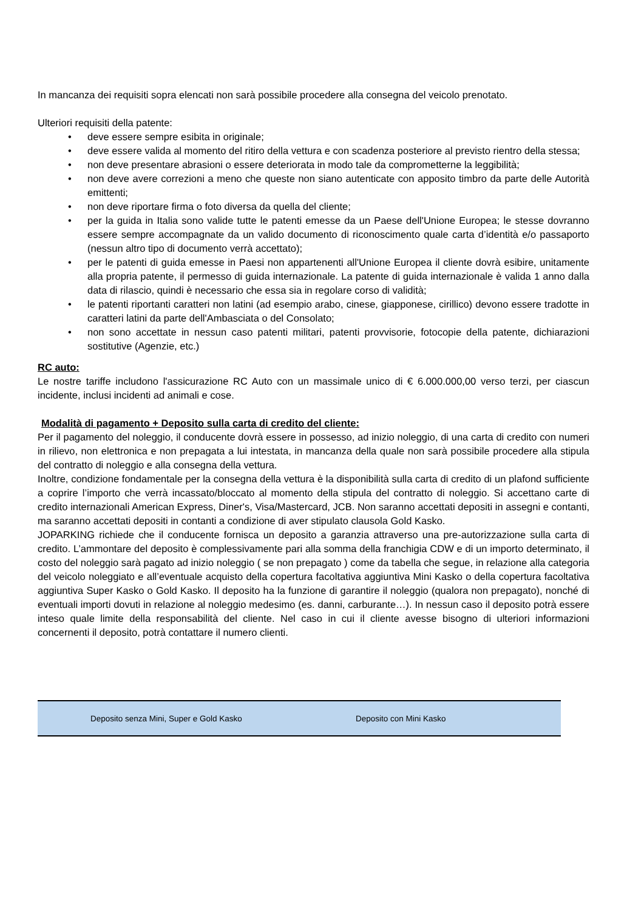In mancanza dei requisiti sopra elencati non sarà possibile procedere alla consegna del veicolo prenotato.
Ulteriori requisiti della patente:
• deve essere sempre esibita in originale;
• deve essere valida al momento del ritiro della vettura e con scadenza posteriore al previsto rientro della stessa;
• non deve presentare abrasioni o essere deteriorata in modo tale da comprometterne la leggibilità;
• non deve avere correzioni a meno che queste non siano autenticate con apposito timbro da parte delle Autorità emittenti;
• non deve riportare firma o foto diversa da quella del cliente;
• per la guida in Italia sono valide tutte le patenti emesse da un Paese dell'Unione Europea; le stesse dovranno essere sempre accompagnate da un valido documento di riconoscimento quale carta d’identità e/o passaporto (nessun altro tipo di documento verrà accettato);
• per le patenti di guida emesse in Paesi non appartenenti all'Unione Europea il cliente dovrà esibire, unitamente alla propria patente, il permesso di guida internazionale. La patente di guida internazionale è valida 1 anno dalla data di rilascio, quindi è necessario che essa sia in regolare corso di validità;
• le patenti riportanti caratteri non latini (ad esempio arabo, cinese, giapponese, cirillico) devono essere tradotte in caratteri latini da parte dell'Ambasciata o del Consolato;
• non sono accettate in nessun caso patenti militari, patenti provvisorie, fotocopie della patente, dichiarazioni sostitutive (Agenzie, etc.)
RC auto:
Le nostre tariffe includono l'assicurazione RC Auto con un massimale unico di € 6.000.000,00 verso terzi, per ciascun incidente, inclusi incidenti ad animali e cose.
Modalità di pagamento + Deposito sulla carta di credito del cliente:
Per il pagamento del noleggio, il conducente dovrà essere in possesso, ad inizio noleggio, di una carta di credito con numeri in rilievo, non elettronica e non prepagata a lui intestata, in mancanza della quale non sarà possibile procedere alla stipula del contratto di noleggio e alla consegna della vettura.
Inoltre, condizione fondamentale per la consegna della vettura è la disponibilità sulla carta di credito di un plafond sufficiente a coprire l’importo che verrà incassato/bloccato al momento della stipula del contratto di noleggio. Si accettano carte di credito internazionali American Express, Diner's, Visa/Mastercard, JCB. Non saranno accettati depositi in assegni e contanti, ma saranno accettati depositi in contanti a condizione di aver stipulato clausola Gold Kasko.
JOPARKING richiede che il conducente fornisca un deposito a garanzia attraverso una pre-autorizzazione sulla carta di credito. L’ammontare del deposito è complessivamente pari alla somma della franchigia CDW e di un importo determinato, il costo del noleggio sarà pagato ad inizio noleggio ( se non prepagato ) come da tabella che segue, in relazione alla categoria del veicolo noleggiato e all’eventuale acquisto della copertura facoltativa aggiuntiva Mini Kasko o della copertura facoltativa aggiuntiva Super Kasko o Gold Kasko. Il deposito ha la funzione di garantire il noleggio (qualora non prepagato), nonché di eventuali importi dovuti in relazione al noleggio medesimo (es. danni, carburante…). In nessun caso il deposito potrà essere inteso quale limite della responsabilità del cliente. Nel caso in cui il cliente avesse bisogno di ulteriori informazioni concernenti il deposito, potrà contattare il numero clienti.
| | Deposito senza Mini, Super e Gold Kasko | Deposito con Mini Kasko |